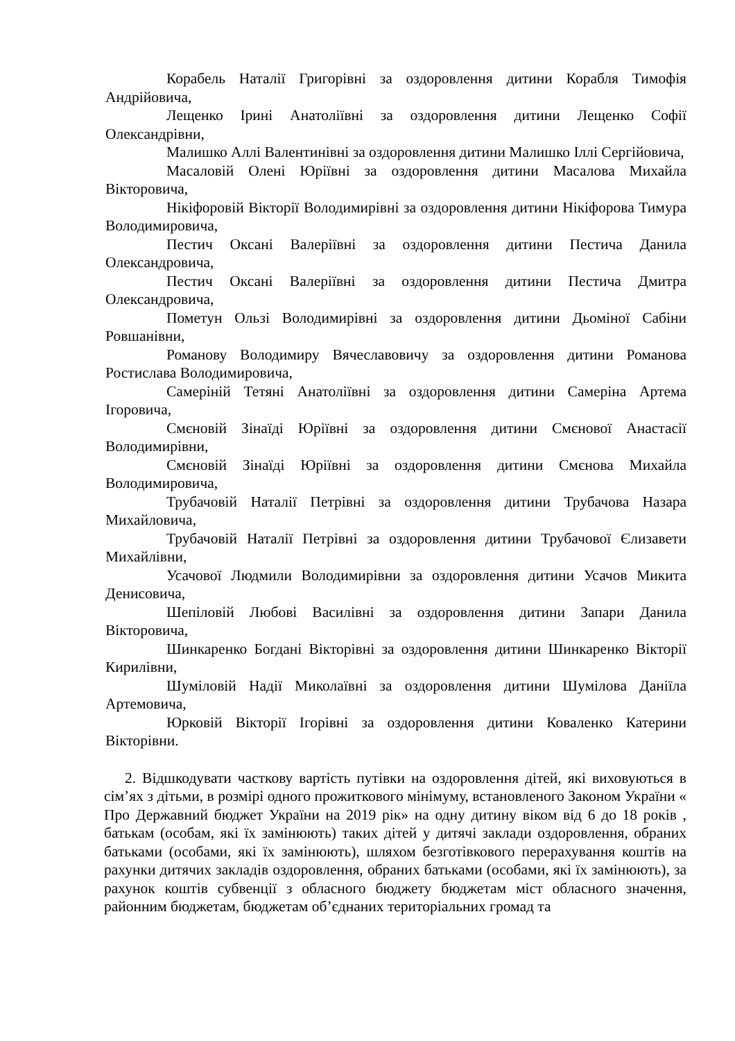Корабель Наталії Григорівні за оздоровлення дитини Корабля Тимофія Андрійовича,
Лещенко Ірині Анатоліївні за оздоровлення дитини Лещенко Софії Олександрівни,
Малишко Аллі Валентинівні за оздоровлення дитини Малишко Іллі Сергійовича,
Масаловій Олені Юріївні за оздоровлення дитини Масалова Михайла Вікторовича,
Нікіфоровій Вікторії Володимирівні за оздоровлення дитини Нікіфорова Тимура Володимировича,
Пестич Оксані Валеріївні за оздоровлення дитини Пестича Данила Олександровича,
Пестич Оксані Валеріївні за оздоровлення дитини Пестича Дмитра Олександровича,
Пометун Ользі Володимирівні за оздоровлення дитини Дьоміної Сабіни Ровшанівни,
Романову Володимиру Вячеславовичу за оздоровлення дитини Романова Ростислава Володимировича,
Самеріній Тетяні Анатоліївні за оздоровлення дитини Самеріна Артема Ігоровича,
Смєновій Зінаїді Юріївні за оздоровлення дитини Смєнової Анастасії Володимирівни,
Смєновій Зінаїді Юріївні за оздоровлення дитини Смєнова Михайла Володимировича,
Трубачовій Наталії Петрівні за оздоровлення дитини Трубачова Назара Михайловича,
Трубачовій Наталії Петрівні за оздоровлення дитини Трубачової Єлизавети Михайлівни,
Усачової Людмили Володимирівни за оздоровлення дитини Усачов Микита Денисовича,
Шепіловій Любові Василівні за оздоровлення дитини Запари Данила Вікторовича,
Шинкаренко Богдані Вікторівні за оздоровлення дитини Шинкаренко Вікторії Кирилівни,
Шуміловій Надії Миколаївні за оздоровлення дитини Шумілова Даніїла Артемовича,
Юрковій Вікторії Ігорівні за оздоровлення дитини Коваленко Катерини Вікторівни.
2. Відшкодувати часткову вартість путівки на оздоровлення дітей, які виховуються в сім’ях з дітьми, в розмірі одного прожиткового мінімуму, встановленого Законом України « Про Державний бюджет України на 2019 рік» на одну дитину віком від 6 до 18 років , батькам (особам, які їх замінюють) таких дітей у дитячі заклади оздоровлення, обраних батьками (особами, які їх замінюють), шляхом безготівкового перерахування коштів на рахунки дитячих закладів оздоровлення, обраних батьками (особами, які їх замінюють), за рахунок коштів субвенції з обласного бюджету бюджетам міст обласного значення, районним бюджетам, бюджетам об’єднаних територіальних громад та